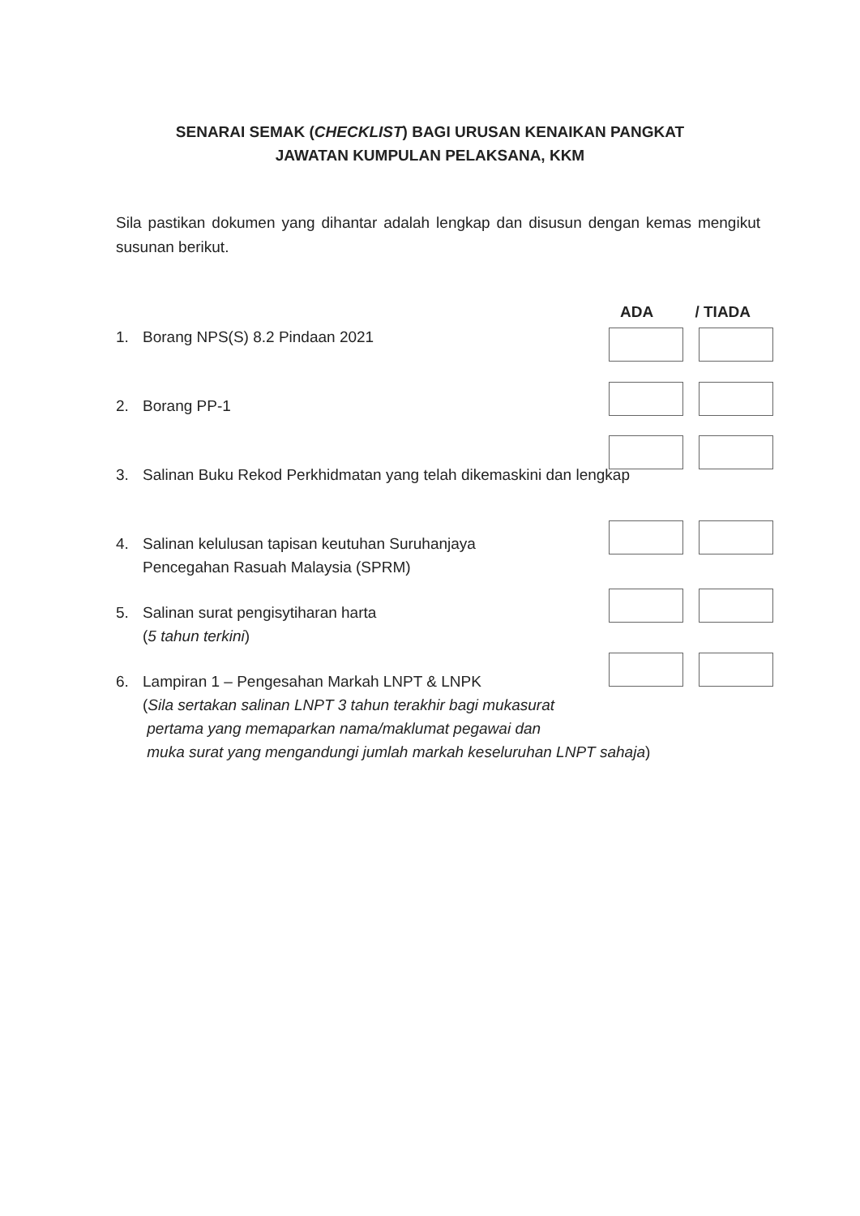SENARAI SEMAK (CHECKLIST) BAGI URUSAN KENAIKAN PANGKAT
JAWATAN KUMPULAN PELAKSANA, KKM
Sila pastikan dokumen yang dihantar adalah lengkap dan disusun dengan kemas mengikut susunan berikut.
ADA / TIADA
1. Borang NPS(S) 8.2 Pindaan 2021
2. Borang PP-1
3. Salinan Buku Rekod Perkhidmatan yang telah dikemaskini dan lengkap
4. Salinan kelulusan tapisan keutuhan Suruhanjaya
Pencegahan Rasuah Malaysia (SPRM)
5. Salinan surat pengisytiharan harta
(5 tahun terkini)
6. Lampiran 1 – Pengesahan Markah LNPT & LNPK
(Sila sertakan salinan LNPT 3 tahun terakhir bagi mukasurat
pertama yang memaparkan nama/maklumat pegawai dan
muka surat yang mengandungi jumlah markah keseluruhan LNPT sahaja)